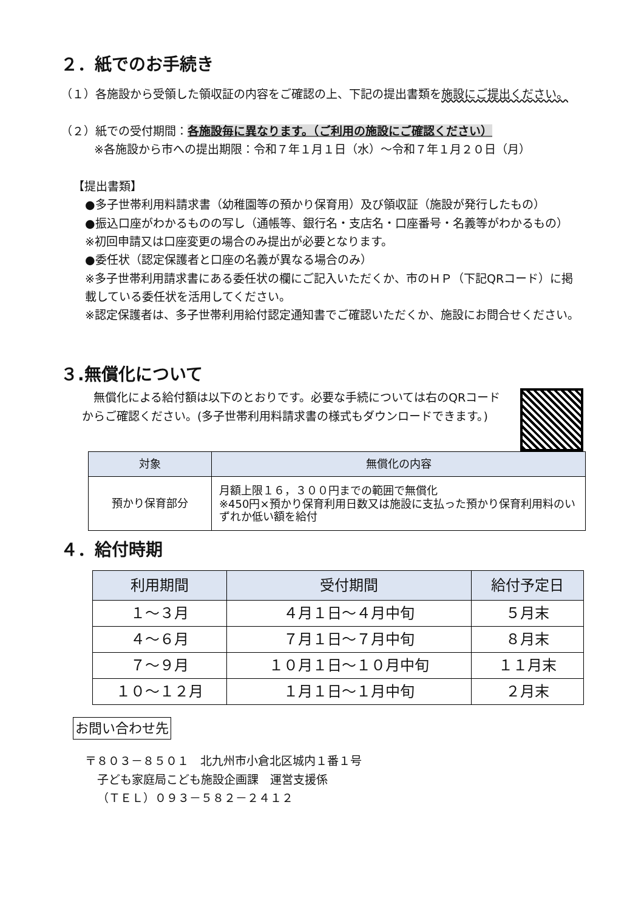２．紙でのお手続き
（１）各施設から受領した領収証の内容をご確認の上、下記の提出書類を施設にご提出ください。
（２）紙での受付期間：各施設毎に異なります。（ご利用の施設にご確認ください）
※各施設から市への提出期限：令和７年１月１日（水）～令和７年１月２０日（月）
【提出書類】
●多子世帯利用料請求書（幼稚園等の預かり保育用）及び領収証（施設が発行したもの）
●振込口座がわかるものの写し（通帳等、銀行名・支店名・口座番号・名義等がわかるもの）
※初回申請又は口座変更の場合のみ提出が必要となります。
●委任状（認定保護者と口座の名義が異なる場合のみ）
※多子世帯利用請求書にある委任状の欄にご記入いただくか、市のＨＰ（下記QRコード）に掲載している委任状を活用してください。
※認定保護者は、多子世帯利用給付認定通知書でご確認いただくか、施設にお問合せください。
３.無償化について
　無償化による給付額は以下のとおりです。必要な手続については右のQRコードからご確認ください。(多子世帯利用料請求書の様式もダウンロードできます。)
| 対象 | 無償化の内容 |
| --- | --- |
| 預かり保育部分 | 月額上限１６，３００円までの範囲で無償化 ※450円×預かり保育利用日数又は施設に支払った預かり保育利用料のいずれか低い額を給付 |
４．給付時期
| 利用期間 | 受付期間 | 給付予定日 |
| --- | --- | --- |
| １～３月 | ４月１日～４月中旬 | ５月末 |
| ４～６月 | ７月１日～７月中旬 | ８月末 |
| ７～９月 | １０月１日～１０月中旬 | １１月末 |
| １０～１２月 | １月１日～１月中旬 | ２月末 |
お問い合わせ先
〒８０３－８５０１　北九州市小倉北区城内１番１号
子ども家庭局こども施設企画課　運営支援係
（ＴＥＬ）０９３－５８２－２４１２